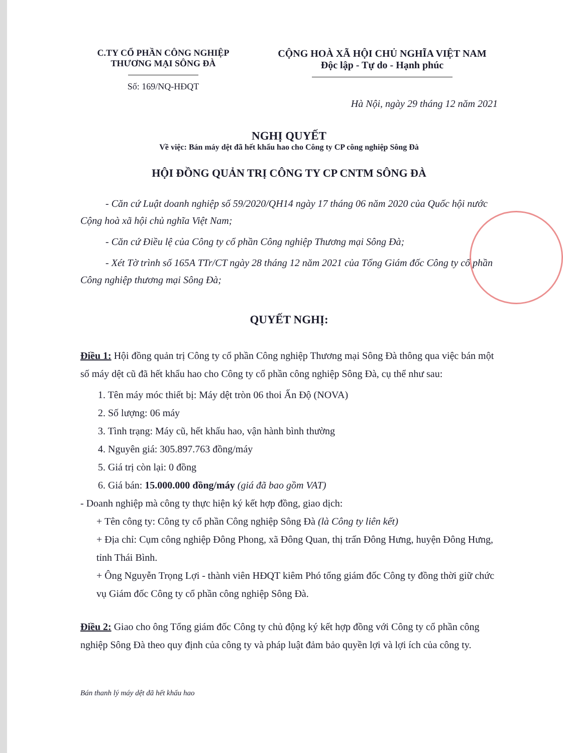C.TY CỔ PHẦN CÔNG NGHIỆP
THƯƠNG MẠI SÔNG ĐÀ
Số: 169/NQ-HĐQT
CỘNG HOÀ XÃ HỘI CHỦ NGHĨA VIỆT NAM
Độc lập - Tự do - Hạnh phúc
Hà Nội, ngày 29 tháng 12 năm 2021
NGHỊ QUYẾT
Về việc: Bán máy dệt đã hết khẩu hao cho Công ty CP công nghiệp Sông Đà
HỘI ĐỒNG QUẢN TRỊ CÔNG TY CP CNTM SÔNG ĐÀ
- Căn cứ Luật doanh nghiệp số 59/2020/QH14 ngày 17 tháng 06 năm 2020 của Quốc hội nước Cộng hoà xã hội chủ nghĩa Việt Nam;
- Căn cứ Điều lệ của Công ty cổ phần Công nghiệp Thương mại Sông Đà;
- Xét Tờ trình số 165A TTr/CT ngày 28 tháng 12 năm 2021 của Tổng Giám đốc Công ty cổ phần Công nghiệp thương mại Sông Đà;
QUYẾT NGHỊ:
Điều 1: Hội đồng quản trị Công ty cổ phần Công nghiệp Thương mại Sông Đà thông qua việc bán một số máy dệt cũ đã hết khẩu hao cho Công ty cổ phần công nghiệp Sông Đà, cụ thể như sau:
1. Tên máy móc thiết bị: Máy dệt tròn 06 thoi Ấn Độ (NOVA)
2. Số lượng: 06 máy
3. Tình trạng: Máy cũ, hết khấu hao, vận hành bình thường
4. Nguyên giá: 305.897.763 đồng/máy
5. Giá trị còn lại: 0 đồng
6. Giá bán: 15.000.000 đồng/máy (giá đã bao gồm VAT)
- Doanh nghiệp mà công ty thực hiện ký kết hợp đồng, giao dịch:
+ Tên công ty: Công ty cổ phần Công nghiệp Sông Đà (là Công ty liên kết)
+ Địa chỉ: Cụm công nghiệp Đông Phong, xã Đông Quan, thị trấn Đông Hưng, huyện Đông Hưng, tỉnh Thái Bình.
+ Ông Nguyễn Trọng Lợi - thành viên HĐQT kiêm Phó tổng giám đốc Công ty đồng thời giữ chức vụ Giám đốc Công ty cổ phần công nghiệp Sông Đà.
Điều 2: Giao cho ông Tổng giám đốc Công ty chủ động ký kết hợp đồng với Công ty cổ phần công nghiệp Sông Đà theo quy định của công ty và pháp luật đảm bảo quyền lợi và lợi ích của công ty.
Bán thanh lý máy dệt đã hết khấu hao